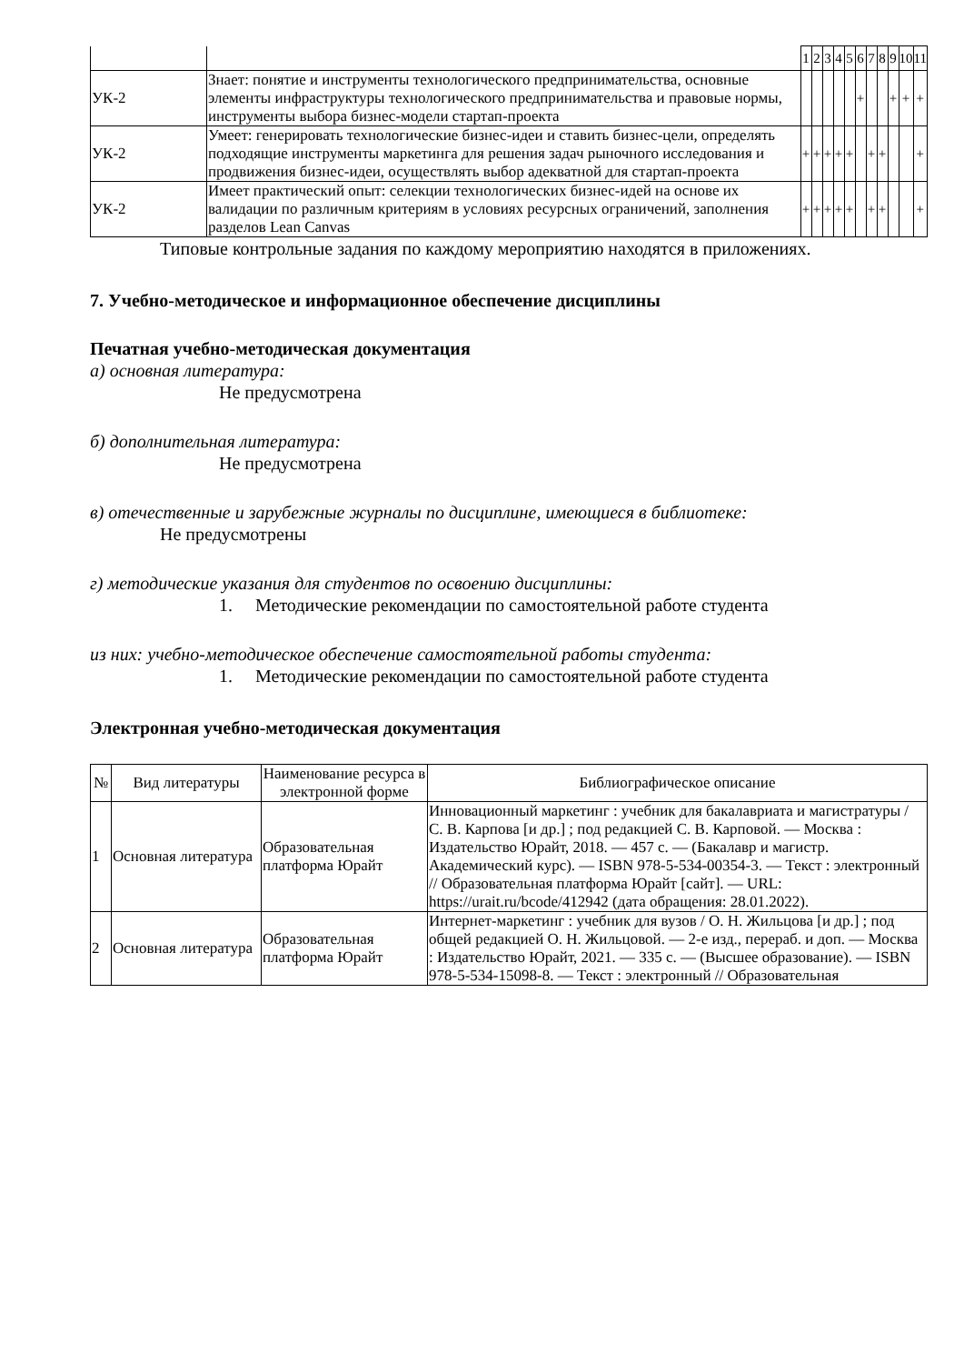| | | 1 | 2 | 3 | 4 | 5 | 6 | 7 | 8 | 9 | 10 | 11 |
| УК-2 | Знает: понятие и инструменты технологического предпринимательства, основные элементы инфраструктуры технологического предпринимательства и правовые нормы, инструменты выбора бизнес-модели стартап-проекта | | | | | | + | | | + | + | + |
| УК-2 | Умеет: генерировать технологические бизнес-идеи и ставить бизнес-цели, определять подходящие инструменты маркетинга для решения задач рыночного исследования и продвижения бизнес-идеи, осуществлять выбор адекватной для стартап-проекта | + | + | + | + | + | | + | + | | | + |
| УК-2 | Имеет практический опыт: селекции технологических бизнес-идей на основе их валидации по различным критериям в условиях ресурсных ограничений, заполнения разделов Lean Canvas | + | + | + | + | + | | + | + | | | + |
Типовые контрольные задания по каждому мероприятию находятся в приложениях.
7. Учебно-методическое и информационное обеспечение дисциплины
Печатная учебно-методическая документация
а) основная литература:
Не предусмотрена
б) дополнительная литература:
Не предусмотрена
в) отечественные и зарубежные журналы по дисциплине, имеющиеся в библиотеке:
Не предусмотрены
г) методические указания для студентов по освоению дисциплины:
1. Методические рекомендации по самостоятельной работе студента
из них: учебно-методическое обеспечение самостоятельной работы студента:
1. Методические рекомендации по самостоятельной работе студента
Электронная учебно-методическая документация
| № | Вид литературы | Наименование ресурса в электронной форме | Библиографическое описание |
| --- | --- | --- | --- |
| 1 | Основная литература | Образовательная платформа Юрайт | Инновационный маркетинг : учебник для бакалавриата и магистратуры / С. В. Карпова [и др.] ; под редакцией С. В. Карповой. — Москва : Издательство Юрайт, 2018. — 457 с. — (Бакалавр и магистр. Академический курс). — ISBN 978-5-534-00354-3. — Текст : электронный // Образовательная платформа Юрайт [сайт]. — URL: https://urait.ru/bcode/412942 (дата обращения: 28.01.2022). |
| 2 | Основная литература | Образовательная платформа Юрайт | Интернет-маркетинг : учебник для вузов / О. Н. Жильцова [и др.] ; под общей редакцией О. Н. Жильцовой. — 2-е изд., перераб. и доп. — Москва : Издательство Юрайт, 2021. — 335 с. — (Высшее образование). — ISBN 978-5-534-15098-8. — Текст : электронный // Образовательная |